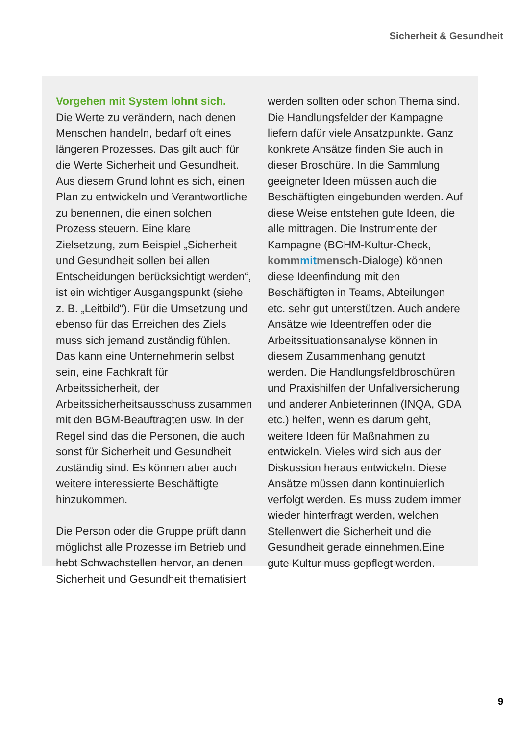Sicherheit & Gesundheit
Vorgehen mit System lohnt sich.
Die Werte zu verändern, nach denen Menschen handeln, bedarf oft eines längeren Prozesses. Das gilt auch für die Werte Sicherheit und Gesundheit. Aus diesem Grund lohnt es sich, einen Plan zu entwickeln und Verantwortliche zu benennen, die einen solchen Prozess steuern. Eine klare Zielsetzung, zum Beispiel „Sicherheit und Gesundheit sollen bei allen Entscheidungen berücksichtigt werden“, ist ein wichtiger Ausgangspunkt (siehe z. B. „Leitbild“). Für die Umsetzung und ebenso für das Erreichen des Ziels muss sich jemand zuständig fühlen. Das kann eine Unternehmerin selbst sein, eine Fachkraft für Arbeitssicherheit, der Arbeitssicherheitsausschuss zusammen mit den BGM-Beauftragten usw. In der Regel sind das die Personen, die auch sonst für Sicherheit und Gesundheit zuständig sind. Es können aber auch weitere interessierte Beschäftigte hinzukommen.
Die Person oder die Gruppe prüft dann möglichst alle Prozesse im Betrieb und hebt Schwachstellen hervor, an denen Sicherheit und Gesundheit thematisiert
werden sollten oder schon Thema sind. Die Handlungsfelder der Kampagne liefern dafür viele Ansatzpunkte. Ganz konkrete Ansätze finden Sie auch in dieser Broschüre. In die Sammlung geeigneter Ideen müssen auch die Beschäftigten eingebunden werden. Auf diese Weise entstehen gute Ideen, die alle mittragen. Die Instrumente der Kampagne (BGHM-Kultur-Check, kommmitmensch-Dialoge) können diese Ideenfindung mit den Beschäftigten in Teams, Abteilungen etc. sehr gut unterstützen. Auch andere Ansätze wie Ideentreffen oder die Arbeitssituationsanalyse können in diesem Zusammenhang genutzt werden. Die Handlungsfeldbroschüren und Praxishilfen der Unfallversicherung und anderer Anbieterinnen (INQA, GDA etc.) helfen, wenn es darum geht, weitere Ideen für Maßnahmen zu entwickeln. Vieles wird sich aus der Diskussion heraus entwickeln. Diese Ansätze müssen dann kontinuierlich verfolgt werden. Es muss zudem immer wieder hinterfragt werden, welchen Stellenwert die Sicherheit und die Gesundheit gerade einnehmen.Eine gute Kultur muss gepflegt werden.
9